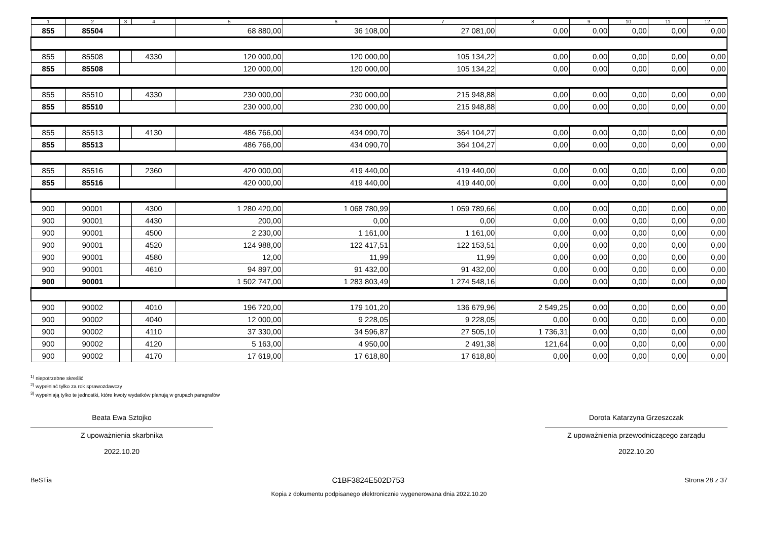| 1 | 2 | 3 | 4 | 5 | 6 | 7 | 8 | 9 | 10 | 11 | 12 |
| --- | --- | --- | --- | --- | --- | --- | --- | --- | --- | --- | --- |
| 855 | 85504 | | | 68 880,00 | 36 108,00 | 27 081,00 | 0,00 | 0,00 | 0,00 | 0,00 | 0,00 |
| 855 | 85508 | | 4330 | 120 000,00 | 120 000,00 | 105 134,22 | 0,00 | 0,00 | 0,00 | 0,00 | 0,00 |
| 855 | 85508 | | | 120 000,00 | 120 000,00 | 105 134,22 | 0,00 | 0,00 | 0,00 | 0,00 | 0,00 |
| 855 | 85510 | | 4330 | 230 000,00 | 230 000,00 | 215 948,88 | 0,00 | 0,00 | 0,00 | 0,00 | 0,00 |
| 855 | 85510 | | | 230 000,00 | 230 000,00 | 215 948,88 | 0,00 | 0,00 | 0,00 | 0,00 | 0,00 |
| 855 | 85513 | | 4130 | 486 766,00 | 434 090,70 | 364 104,27 | 0,00 | 0,00 | 0,00 | 0,00 | 0,00 |
| 855 | 85513 | | | 486 766,00 | 434 090,70 | 364 104,27 | 0,00 | 0,00 | 0,00 | 0,00 | 0,00 |
| 855 | 85516 | | 2360 | 420 000,00 | 419 440,00 | 419 440,00 | 0,00 | 0,00 | 0,00 | 0,00 | 0,00 |
| 855 | 85516 | | | 420 000,00 | 419 440,00 | 419 440,00 | 0,00 | 0,00 | 0,00 | 0,00 | 0,00 |
| 900 | 90001 | | 4300 | 1 280 420,00 | 1 068 780,99 | 1 059 789,66 | 0,00 | 0,00 | 0,00 | 0,00 | 0,00 |
| 900 | 90001 | | 4430 | 200,00 | 0,00 | 0,00 | 0,00 | 0,00 | 0,00 | 0,00 | 0,00 |
| 900 | 90001 | | 4500 | 2 230,00 | 1 161,00 | 1 161,00 | 0,00 | 0,00 | 0,00 | 0,00 | 0,00 |
| 900 | 90001 | | 4520 | 124 988,00 | 122 417,51 | 122 153,51 | 0,00 | 0,00 | 0,00 | 0,00 | 0,00 |
| 900 | 90001 | | 4580 | 12,00 | 11,99 | 11,99 | 0,00 | 0,00 | 0,00 | 0,00 | 0,00 |
| 900 | 90001 | | 4610 | 94 897,00 | 91 432,00 | 91 432,00 | 0,00 | 0,00 | 0,00 | 0,00 | 0,00 |
| 900 | 90001 | | | 1 502 747,00 | 1 283 803,49 | 1 274 548,16 | 0,00 | 0,00 | 0,00 | 0,00 | 0,00 |
| 900 | 90002 | | 4010 | 196 720,00 | 179 101,20 | 136 679,96 | 2 549,25 | 0,00 | 0,00 | 0,00 | 0,00 |
| 900 | 90002 | | 4040 | 12 000,00 | 9 228,05 | 9 228,05 | 0,00 | 0,00 | 0,00 | 0,00 | 0,00 |
| 900 | 90002 | | 4110 | 37 330,00 | 34 596,87 | 27 505,10 | 1 736,31 | 0,00 | 0,00 | 0,00 | 0,00 |
| 900 | 90002 | | 4120 | 5 163,00 | 4 950,00 | 2 491,38 | 121,64 | 0,00 | 0,00 | 0,00 | 0,00 |
| 900 | 90002 | | 4170 | 17 619,00 | 17 618,80 | 17 618,80 | 0,00 | 0,00 | 0,00 | 0,00 | 0,00 |
<sup>1)</sup> niepotrzebne skreślić
<sup>2)</sup> wypełniać tylko za rok sprawozdawczy
<sup>3)</sup> wypełniają tylko te jednostki, które kwoty wydatków planują w grupach paragrafów
Beata Ewa Sztojko
Z upoważnienia skarbnika
2022.10.20
Dorota Katarzyna Grzeszczak
Z upoważnienia przewodniczącego zarządu
2022.10.20
BeSTia C1BF3824E502D753 Strona 28 z 37
Kopia z dokumentu podpisanego elektronicznie wygenerowana dnia 2022.10.20